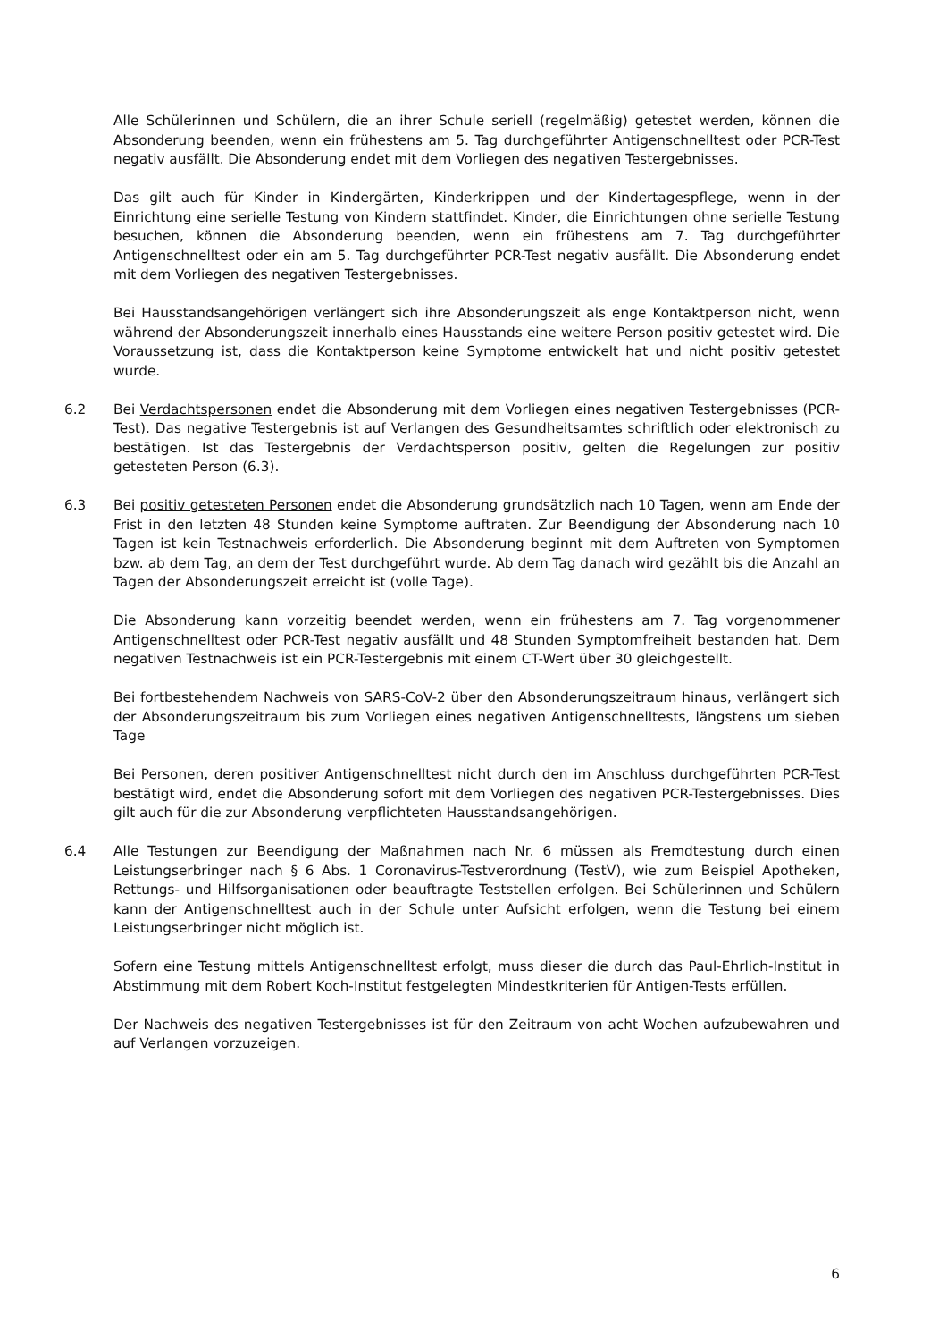Alle Schülerinnen und Schülern, die an ihrer Schule seriell (regelmäßig) getestet werden, können die Absonderung beenden, wenn ein frühestens am 5. Tag durchgeführter Antigenschnelltest oder PCR-Test negativ ausfällt. Die Absonderung endet mit dem Vorliegen des negativen Testergebnisses.
Das gilt auch für Kinder in Kindergärten, Kinderkrippen und der Kindertagespflege, wenn in der Einrichtung eine serielle Testung von Kindern stattfindet. Kinder, die Einrichtungen ohne serielle Testung besuchen, können die Absonderung beenden, wenn ein frühestens am 7. Tag durchgeführter Antigenschnelltest oder ein am 5. Tag durchgeführter PCR-Test negativ ausfällt. Die Absonderung endet mit dem Vorliegen des negativen Testergebnisses.
Bei Hausstandsangehörigen verlängert sich ihre Absonderungszeit als enge Kontaktperson nicht, wenn während der Absonderungszeit innerhalb eines Hausstands eine weitere Person positiv getestet wird. Die Voraussetzung ist, dass die Kontaktperson keine Symptome entwickelt hat und nicht positiv getestet wurde.
6.2 Bei Verdachtspersonen endet die Absonderung mit dem Vorliegen eines negativen Testergebnisses (PCR-Test). Das negative Testergebnis ist auf Verlangen des Gesundheitsamtes schriftlich oder elektronisch zu bestätigen. Ist das Testergebnis der Verdachtsperson positiv, gelten die Regelungen zur positiv getesteten Person (6.3).
6.3 Bei positiv getesteten Personen endet die Absonderung grundsätzlich nach 10 Tagen, wenn am Ende der Frist in den letzten 48 Stunden keine Symptome auftraten. Zur Beendigung der Absonderung nach 10 Tagen ist kein Testnachweis erforderlich. Die Absonderung beginnt mit dem Auftreten von Symptomen bzw. ab dem Tag, an dem der Test durchgeführt wurde. Ab dem Tag danach wird gezählt bis die Anzahl an Tagen der Absonderungszeit erreicht ist (volle Tage).
Die Absonderung kann vorzeitig beendet werden, wenn ein frühestens am 7. Tag vorgenommener Antigenschnelltest oder PCR-Test negativ ausfällt und 48 Stunden Symptomfreiheit bestanden hat. Dem negativen Testnachweis ist ein PCR-Testergebnis mit einem CT-Wert über 30 gleichgestellt.
Bei fortbestehendem Nachweis von SARS-CoV-2 über den Absonderungszeitraum hinaus, verlängert sich der Absonderungszeitraum bis zum Vorliegen eines negativen Antigenschnelltests, längstens um sieben Tage
Bei Personen, deren positiver Antigenschnelltest nicht durch den im Anschluss durchgeführten PCR-Test bestätigt wird, endet die Absonderung sofort mit dem Vorliegen des negativen PCR-Testergebnisses. Dies gilt auch für die zur Absonderung verpflichteten Hausstandsangehörigen.
6.4 Alle Testungen zur Beendigung der Maßnahmen nach Nr. 6 müssen als Fremdtestung durch einen Leistungserbringer nach § 6 Abs. 1 Coronavirus-Testverordnung (TestV), wie zum Beispiel Apotheken, Rettungs- und Hilfsorganisationen oder beauftragte Teststellen erfolgen. Bei Schülerinnen und Schülern kann der Antigenschnelltest auch in der Schule unter Aufsicht erfolgen, wenn die Testung bei einem Leistungserbringer nicht möglich ist.
Sofern eine Testung mittels Antigenschnelltest erfolgt, muss dieser die durch das Paul-Ehrlich-Institut in Abstimmung mit dem Robert Koch-Institut festgelegten Mindestkriterien für Antigen-Tests erfüllen.
Der Nachweis des negativen Testergebnisses ist für den Zeitraum von acht Wochen aufzubewahren und auf Verlangen vorzuzeigen.
6